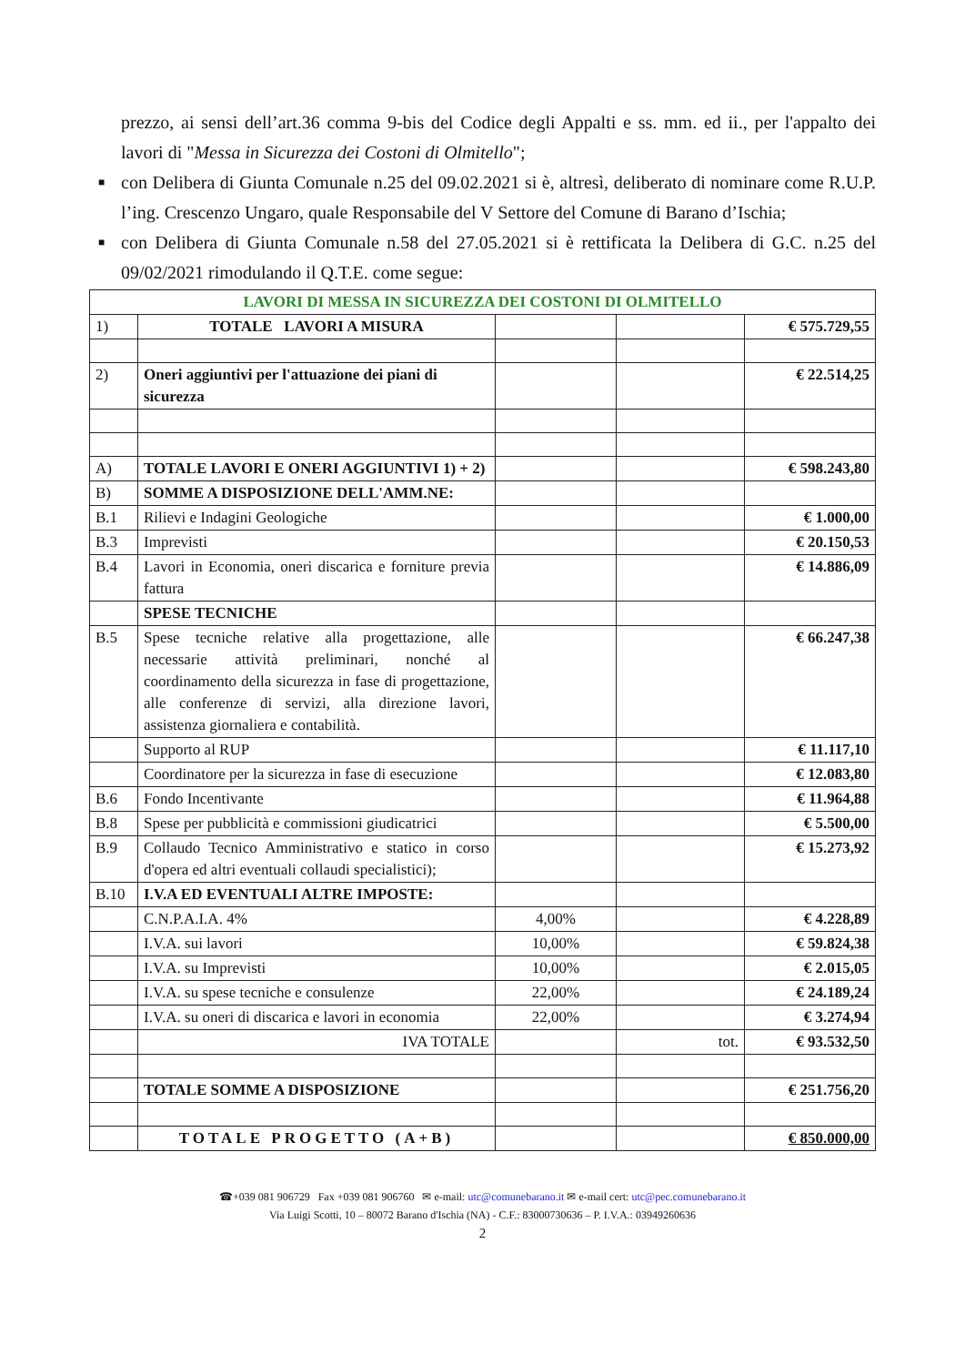prezzo, ai sensi dell’art.36 comma 9-bis del Codice degli Appalti e ss. mm. ed ii., per l'appalto dei lavori di "Messa in Sicurezza dei Costoni di Olmitello";
■ con Delibera di Giunta Comunale n.25 del 09.02.2021 si è, altresì, deliberato di nominare come R.U.P. l’ing. Crescenzo Ungaro, quale Responsabile del V Settore del Comune di Barano d’Ischia;
■ con Delibera di Giunta Comunale n.58 del 27.05.2021 si è rettificata la Delibera di G.C. n.25 del 09/02/2021 rimodulando il Q.T.E. come segue:
| LAVORI DI MESSA IN SICUREZZA DEI COSTONI DI OLMITELLO | | | | |
| 1) | TOTALE LAVORI A MISURA | | | € 575.729,55 |
| 2) | Oneri aggiuntivi per l'attuazione dei piani di sicurezza | | | € 22.514,25 |
| A) | TOTALE LAVORI E ONERI AGGIUNTIVI 1) + 2) | | | € 598.243,80 |
| B) | SOMME A DISPOSIZIONE DELL'AMM.NE: | | | |
| B.1 | Rilievi e Indagini Geologiche | | | € 1.000,00 |
| B.3 | Imprevisti | | | € 20.150,53 |
| B.4 | Lavori in Economia, oneri discarica e forniture previa fattura | | | € 14.886,09 |
| | SPESE TECNICHE | | | |
| B.5 | Spese tecniche relative alla progettazione, alle necessarie attività preliminari, nonché al coordinamento della sicurezza in fase di progettazione, alle conferenze di servizi, alla direzione lavori, assistenza giornaliera e contabilità. | | | € 66.247,38 |
| | Supporto al RUP | | | € 11.117,10 |
| | Coordinatore per la sicurezza in fase di esecuzione | | | € 12.083,80 |
| B.6 | Fondo Incentivante | | | € 11.964,88 |
| B.8 | Spese per pubblicità e commissioni giudicatrici | | | € 5.500,00 |
| B.9 | Collaudo Tecnico Amministrativo e statico in corso d'opera ed altri eventuali collaudi specialistici); | | | € 15.273,92 |
| B.10 | I.V.A ED EVENTUALI ALTRE IMPOSTE: | | | |
| | C.N.P.A.I.A. 4% | 4,00% | | € 4.228,89 |
| | I.V.A. sui lavori | 10,00% | | € 59.824,38 |
| | I.V.A. su Imprevisti | 10,00% | | € 2.015,05 |
| | I.V.A. su spese tecniche e consulenze | 22,00% | | € 24.189,24 |
| | I.V.A. su oneri di discarica e lavori in economia | 22,00% | | € 3.274,94 |
| | IVA TOTALE | | tot. | € 93.532,50 |
| | TOTALE SOMME A DISPOSIZIONE | | | € 251.756,20 |
| | TOTALE PROGETTO (A+B) | | | € 850.000,00 |
☎+039 081 906729 Fax +039 081 906760 ✉ e-mail: utc@comunebarano.it ✉ e-mail cert: utc@pec.comunebarano.it
Via Luigi Scotti, 10 – 80072 Barano d'Ischia (NA) - C.F.: 83000730636 – P. I.V.A.: 03949260636
2